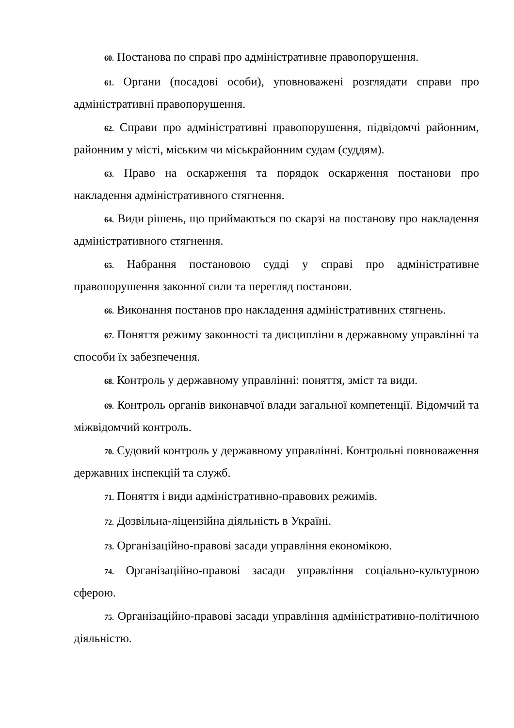60. Постанова по справі про адміністративне правопорушення.
61. Органи (посадові особи), уповноважені розглядати справи про адміністративні правопорушення.
62. Справи про адміністративні правопорушення, підвідомчі районним, районним у місті, міським чи міськрайонним судам (суддям).
63. Право на оскарження та порядок оскарження постанови про накладення адміністративного стягнення.
64. Види рішень, що приймаються по скарзі на постанову про накладення адміністративного стягнення.
65. Набрання постановою судді у справі про адміністративне правопорушення законної сили та перегляд постанови.
66. Виконання постанов про накладення адміністративних стягнень.
67. Поняття режиму законності та дисципліни в державному управлінні та способи їх забезпечення.
68. Контроль у державному управлінні: поняття, зміст та види.
69. Контроль органів виконавчої влади загальної компетенції. Відомчий та міжвідомчий контроль.
70. Судовий контроль у державному управлінні. Контрольні повноваження державних інспекцій та служб.
71. Поняття і види адміністративно-правових режимів.
72. Дозвільна-ліцензійна діяльність в Україні.
73. Організаційно-правові засади управління економікою.
74. Організаційно-правові засади управління соціально-культурною сферою.
75. Організаційно-правові засади управління адміністративно-політичною діяльністю.